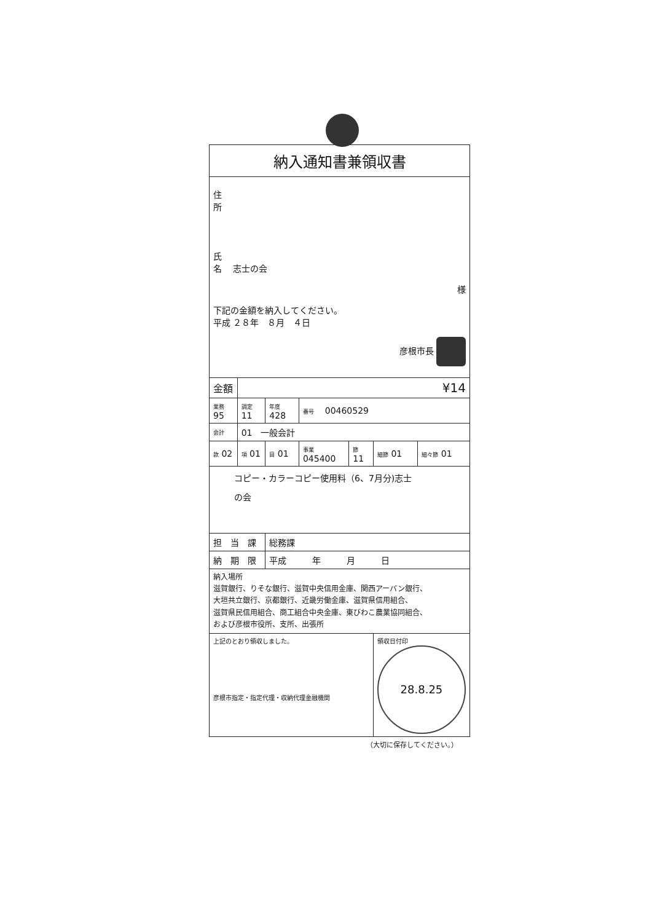| 納入通知書兼領収書 | | | | | | |
| 住 所 氏 名 志士の会 様 下記の金額を納入してください。 平成 ２８年 ８月 ４日 彦根市長 | | | | | | |
| 金額 | ¥14 | | | | | |
| 業務 95 | 調定 11 | 年度 428 | 番号 00460529 | | | |
| 会計 | 01 一般会計 | | | | | |
| 款 02 | 項 01 | 目 01 | 事業 045400 | 節 11 | 細節 01 | 細々節 01 |
| コピー・カラーコピー使用料（6、7月分)志士 の会 | | | | | | |
| 担 当 課 | | 総務課 | | | | |
| 納 期 限 | | 平成 年 月 日 | | | | |
| 納入場所 滋賀銀行、りそな銀行、滋賀中央信用金庫、関西アーバン銀行、 大垣共立銀行、京都銀行、近畿労働金庫、滋賀県信用組合、 滋賀県民信用組合、商工組合中央金庫、東びわこ農業協同組合、 および彦根市役所、支所、出張所 | | | | | | |
| 上記のとおり領収しました。 彦根市指定・指定代理・収納代理金融機関 | | | | | 領収日付印 28.8.25 | |
（大切に保存してください。）